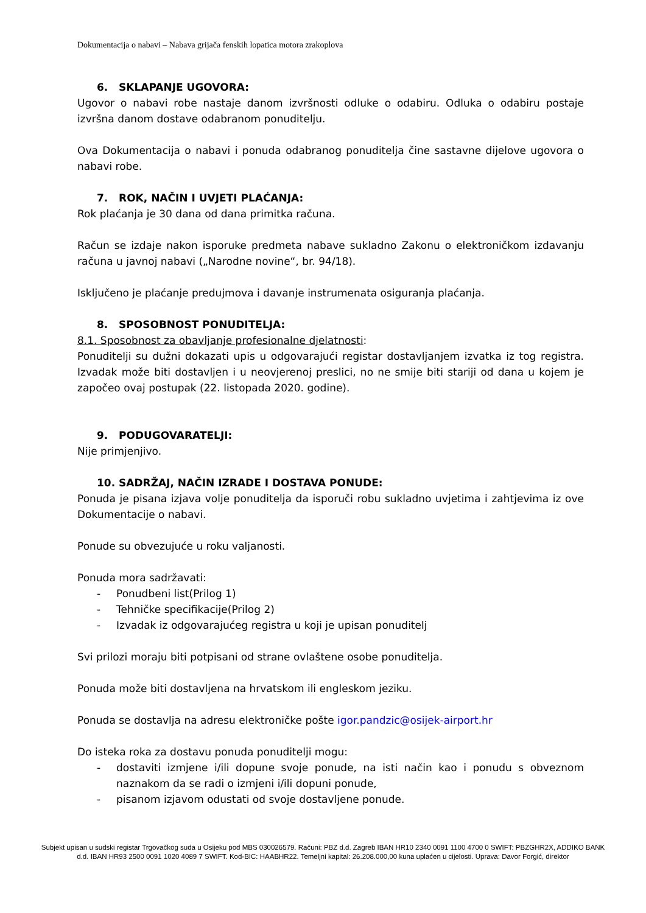Dokumentacija o nabavi – Nabava grijača fenskih lopatica motora zrakoplova
6. SKLAPANJE UGOVORA:
Ugovor o nabavi robe nastaje danom izvršnosti odluke o odabiru. Odluka o odabiru postaje izvršna danom dostave odabranom ponuditelju.
Ova Dokumentacija o nabavi i ponuda odabranog ponuditelja čine sastavne dijelove ugovora o nabavi robe.
7. ROK, NAČIN I UVJETI PLAĆANJA:
Rok plaćanja je 30 dana od dana primitka računa.
Račun se izdaje nakon isporuke predmeta nabave sukladno Zakonu o elektroničkom izdavanju računa u javnoj nabavi („Narodne novine“, br. 94/18).
Isključeno je plaćanje predujmova i davanje instrumenata osiguranja plaćanja.
8. SPOSOBNOST PONUDITELJA:
8.1. Sposobnost za obavljanje profesionalne djelatnosti:
Ponuditelji su dužni dokazati upis u odgovarajući registar dostavljanjem izvatka iz tog registra. Izvadak može biti dostavljen i u neovjerenoj preslici, no ne smije biti stariji od dana u kojem je započeo ovaj postupak (22. listopada 2020. godine).
9. PODUGOVARATELJI:
Nije primjenjivo.
10. SADRŽAJ, NAČIN IZRADE I DOSTAVA PONUDE:
Ponuda je pisana izjava volje ponuditelja da isporuči robu sukladno uvjetima i zahtjevima iz ove Dokumentacije o nabavi.
Ponude su obvezujuće u roku valjanosti.
Ponuda mora sadržavati:
- Ponudbeni list(Prilog 1)
- Tehničke specifikacije(Prilog 2)
- Izvadak iz odgovarajućeg registra u koji je upisan ponuditelj
Svi prilozi moraju biti potpisani od strane ovlaštene osobe ponuditelja.
Ponuda može biti dostavljena na hrvatskom ili engleskom jeziku.
Ponuda se dostavlja na adresu elektroničke pošte igor.pandzic@osijek-airport.hr
Do isteka roka za dostavu ponuda ponuditelji mogu:
- dostaviti izmjene i/ili dopune svoje ponude, na isti način kao i ponudu s obveznom naznakom da se radi o izmjeni i/ili dopuni ponude,
- pisanom izjavom odustati od svoje dostavljene ponude.
Subjekt upisan u sudski registar Trgovačkog suda u Osijeku pod MBS 030026579. Računi: PBZ d.d. Zagreb IBAN HR10 2340 0091 1100 4700 0 SWIFT: PBZGHR2X, ADDIKO BANK d.d. IBAN HR93 2500 0091 1020 4089 7 SWIFT. Kod-BIC: HAABHR22. Temeljni kapital: 26.208.000,00 kuna uplaćen u cijelosti. Uprava: Davor Forgić, direktor